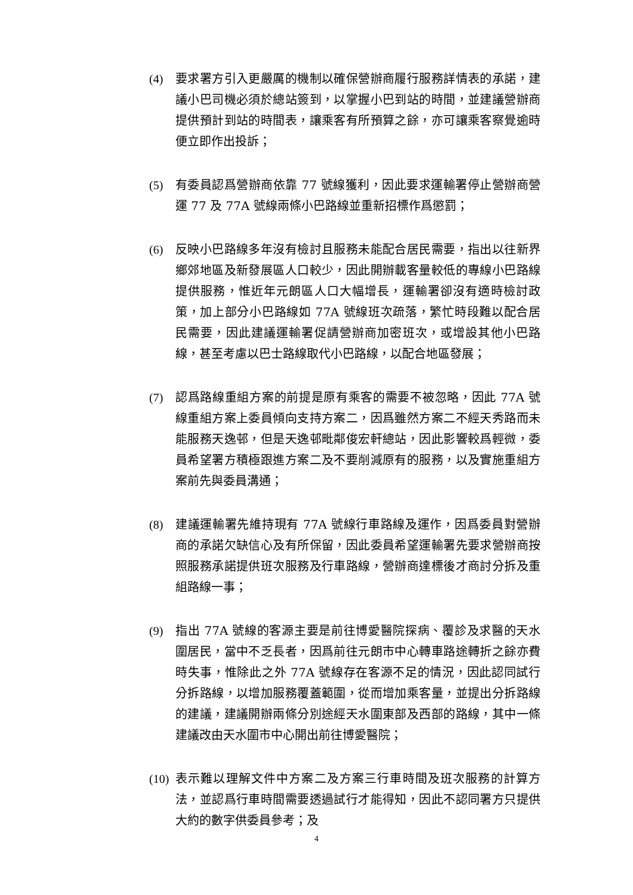(4) 要求署方引入更嚴厲的機制以確保營辦商履行服務詳情表的承諾，建議小巴司機必須於總站簽到，以掌握小巴到站的時間，並建議營辦商提供預計到站的時間表，讓乘客有所預算之餘，亦可讓乘客察覺逾時便立即作出投訴；
(5) 有委員認爲營辦商依靠 77 號線獲利，因此要求運輸署停止營辦商營運 77 及 77A 號線兩條小巴路線並重新招標作爲懲罰；
(6) 反映小巴路線多年沒有檢討且服務未能配合居民需要，指出以往新界鄉郊地區及新發展區人口較少，因此開辦載客量較低的專線小巴路線提供服務，惟近年元朗區人口大幅增長，運輸署卻沒有適時檢討政策，加上部分小巴路線如 77A 號線班次疏落，繁忙時段難以配合居民需要，因此建議運輸署促請營辦商加密班次，或增設其他小巴路線，甚至考慮以巴士路線取代小巴路線，以配合地區發展；
(7) 認爲路線重組方案的前提是原有乘客的需要不被忽略，因此 77A 號線重組方案上委員傾向支持方案二，因爲雖然方案二不經天秀路而未能服務天逸邨，但是天逸邨毗鄰俊宏軒總站，因此影響較爲輕微，委員希望署方積極跟進方案二及不要削減原有的服務，以及實施重組方案前先與委員溝通；
(8) 建議運輸署先維持現有 77A 號線行車路線及運作，因爲委員對營辦商的承諾欠缺信心及有所保留，因此委員希望運輸署先要求營辦商按照服務承諾提供班次服務及行車路線，營辦商達標後才商討分拆及重組路線一事；
(9) 指出 77A 號線的客源主要是前往博愛醫院探病、覆診及求醫的天水圍居民，當中不乏長者，因爲前往元朗市中心轉車路途轉折之餘亦費時失事，惟除此之外 77A 號線存在客源不足的情況，因此認同試行分拆路線，以增加服務覆蓋範圍，從而增加乘客量，並提出分拆路線的建議，建議開辦兩條分別途經天水圍東部及西部的路線，其中一條建議改由天水圍市中心開出前往博愛醫院；
(10) 表示難以理解文件中方案二及方案三行車時間及班次服務的計算方法，並認爲行車時間需要透過試行才能得知，因此不認同署方只提供大約的數字供委員參考；及
4